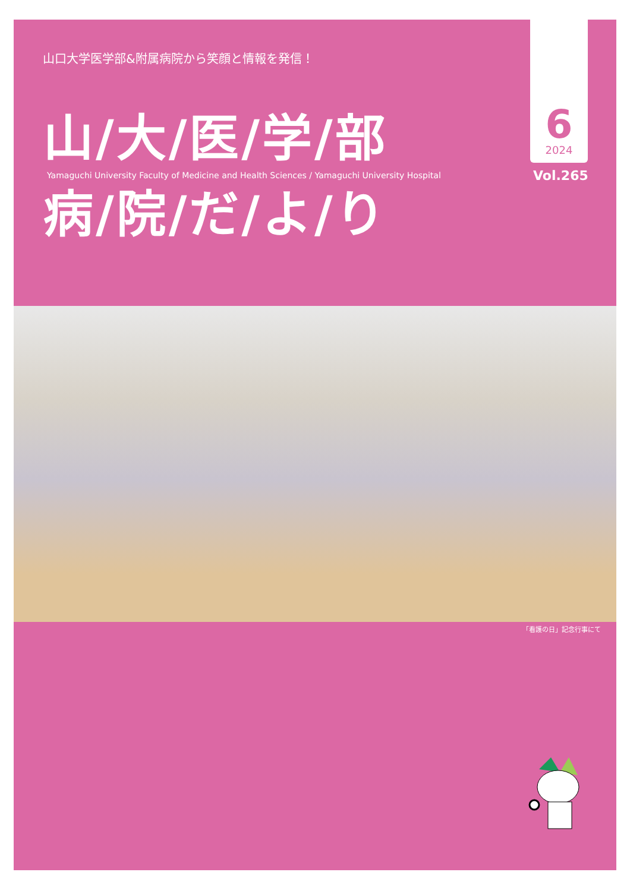山口大学医学部&附属病院から笑顔と情報を発信！
山/大/医/学/部
Yamaguchi University Faculty of Medicine and Health Sciences / Yamaguchi University Hospital
病/院/だ/よ/り
6
2024
Vol.265
「看護の日」記念行事にて